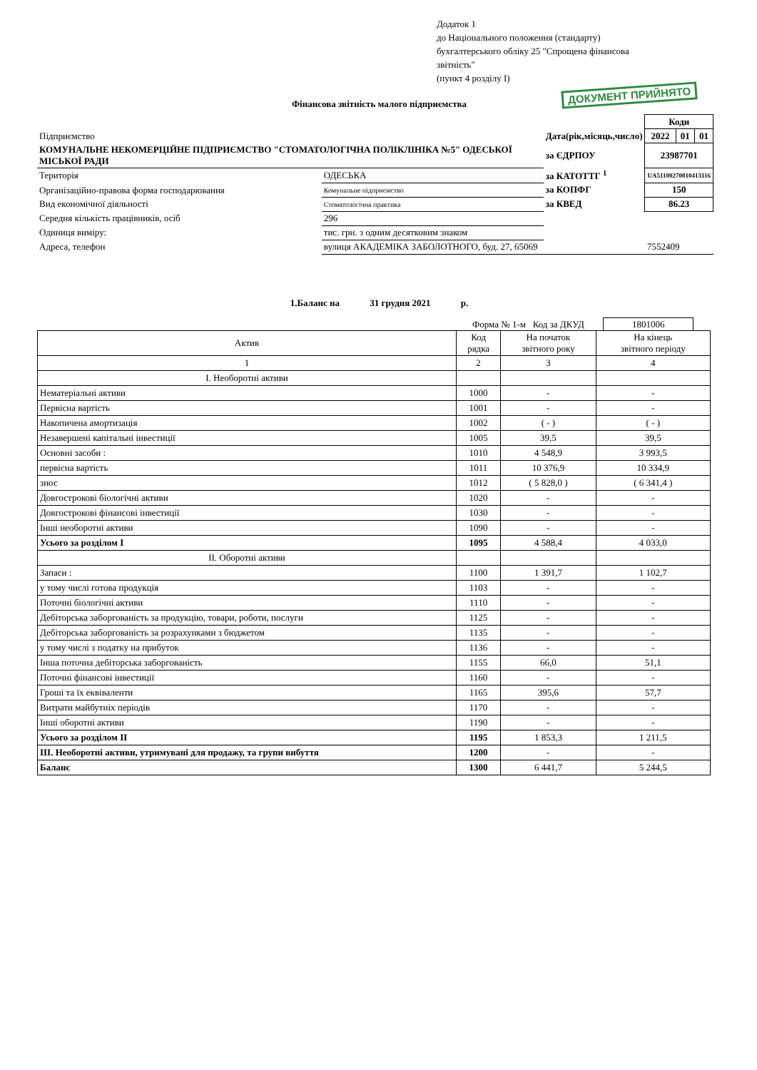Додаток 1
до Національного положення (стандарту)
бухгалтерського обліку 25 "Спрощена фінансова
звітність"
(пункт 4 розділу I)
ДОКУМЕНТ ПРИЙНЯТО
Фінансова звітність малого підприємства
| | | | | Коди | | |
| Підприємство | | | Дата(рік,місяць,число) | 2022 | 01 | 01 |
| КОМУНАЛЬНЕ НЕКОМЕРЦІЙНЕ ПІДПРИЄМСТВО "СТОМАТОЛОГІЧНА ПОЛІКЛІНІКА №5" ОДЕСЬКОЇ МІСЬКОЇ РАДИ | | | за ЄДРПОУ | 23987701 | | |
| Територія | ОДЕСЬКА | | за КАТОТТГ <sup>1</sup> | UA51100270010413116 | | |
| Організаційно-правова форма господарювання | | Комунальне підприємство | за КОПФГ | 150 | | |
| Вид економічної діяльності | | Стоматологічна практика | за КВЕД | 86.23 | | |
| Середня кількість працівників, осіб | | 296 | | | | |
| Одиниця виміру: | тис. грн. з одним десятковим знаком | | | | | |
| Адреса, телефон | вулиця АКАДЕМІКА ЗАБОЛОТНОГО, буд. 27, 65069 | | | 7552409 | | |
1.Баланс на 31 грудня 2021 р.
Форма № 1-м Код за ДКУД 1801006
| Актив | Код рядка | На початок звітного року | На кінець звітного періоду |
| --- | --- | --- | --- |
| 1 | 2 | 3 | 4 |
| I. Необоротні активи | | | |
| Нематеріальні активи | 1000 | - | - |
| Первісна вартість | 1001 | - | - |
| Накопичена амортизація | 1002 | ( - ) | ( - ) |
| Незавершені капітальні інвестиції | 1005 | 39,5 | 39,5 |
| Основні засоби : | 1010 | 4 548,9 | 3 993,5 |
| первісна вартість | 1011 | 10 376,9 | 10 334,9 |
| знос | 1012 | ( 5 828,0 ) | ( 6 341,4 ) |
| Довгострокові біологічні активи | 1020 | - | - |
| Довгострокові фінансові інвестиції | 1030 | - | - |
| Інші необоротні активи | 1090 | - | - |
| Усього за розділом I | 1095 | 4 588,4 | 4 033,0 |
| II. Оборотні активи | | | |
| Запаси : | 1100 | 1 391,7 | 1 102,7 |
| у тому числі готова продукція | 1103 | - | - |
| Поточні біологічні активи | 1110 | - | - |
| Дебіторська заборгованість за продукцію, товари, роботи, послуги | 1125 | - | - |
| Дебіторська заборгованість за розрахунками з бюджетом | 1135 | - | - |
| у тому числі з податку на прибуток | 1136 | - | - |
| Інша поточна дебіторська заборгованість | 1155 | 66,0 | 51,1 |
| Поточні фінансові інвестиції | 1160 | - | - |
| Гроші та їх еквіваленти | 1165 | 395,6 | 57,7 |
| Витрати майбутніх періодів | 1170 | - | - |
| Інші оборотні активи | 1190 | - | - |
| Усього за розділом II | 1195 | 1 853,3 | 1 211,5 |
| III. Необоротні активи, утримувані для продажу, та групи вибуття | 1200 | - | - |
| Баланс | 1300 | 6 441,7 | 5 244,5 |